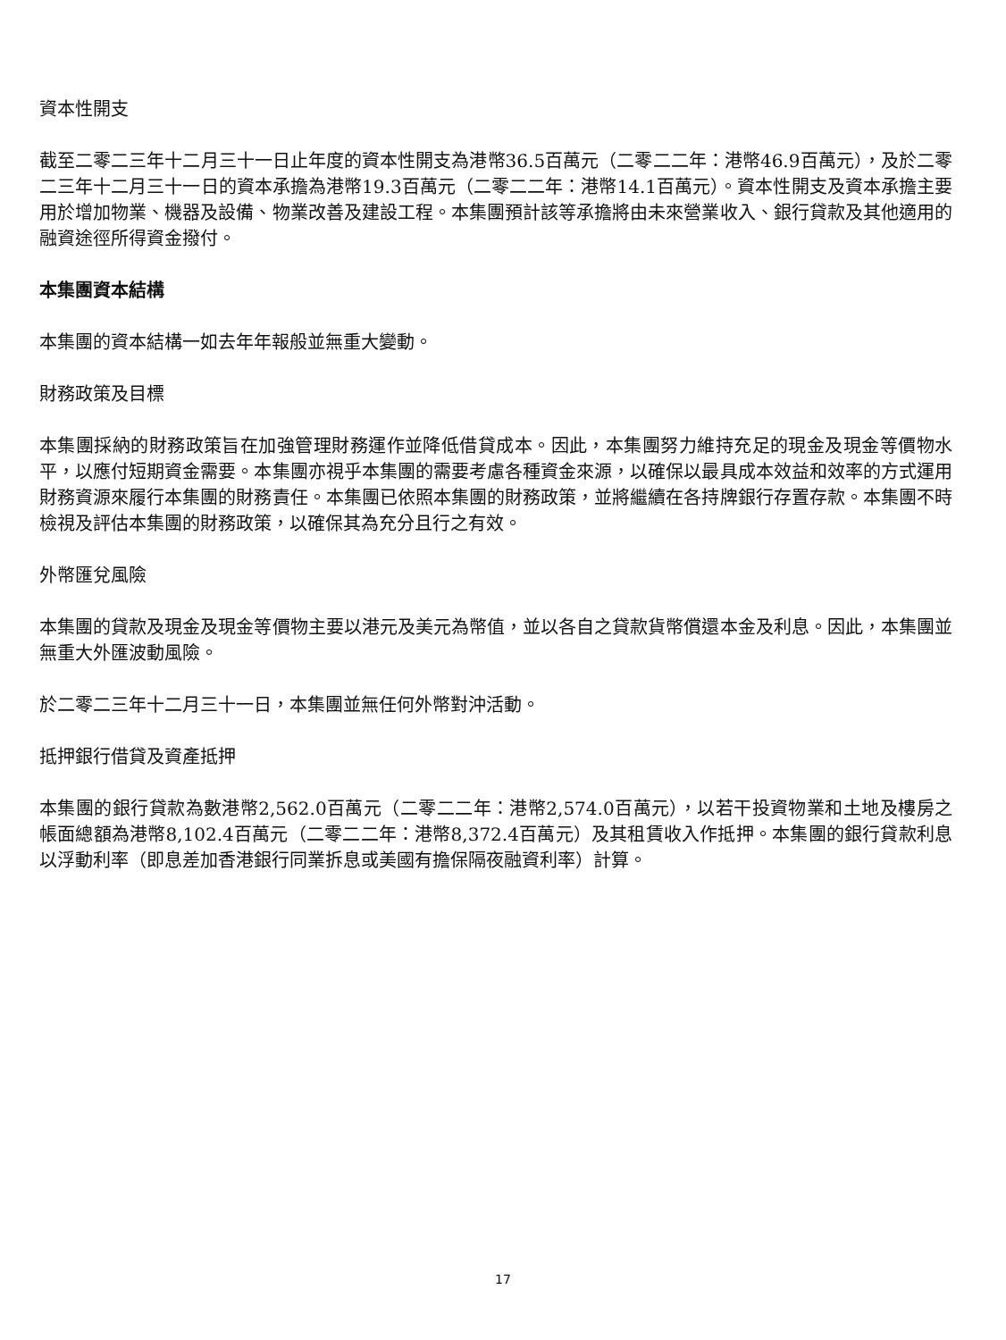資本性開支
截至二零二三年十二月三十一日止年度的資本性開支為港幣36.5百萬元（二零二二年：港幣46.9百萬元），及於二零二三年十二月三十一日的資本承擔為港幣19.3百萬元（二零二二年：港幣14.1百萬元）。資本性開支及資本承擔主要用於增加物業、機器及設備、物業改善及建設工程。本集團預計該等承擔將由未來營業收入、銀行貸款及其他適用的融資途徑所得資金撥付。
本集團資本結構
本集團的資本結構一如去年年報般並無重大變動。
財務政策及目標
本集團採納的財務政策旨在加強管理財務運作並降低借貸成本。因此，本集團努力維持充足的現金及現金等價物水平，以應付短期資金需要。本集團亦視乎本集團的需要考慮各種資金來源，以確保以最具成本效益和效率的方式運用財務資源來履行本集團的財務責任。本集團已依照本集團的財務政策，並將繼續在各持牌銀行存置存款。本集團不時檢視及評估本集團的財務政策，以確保其為充分且行之有效。
外幣匯兌風險
本集團的貸款及現金及現金等價物主要以港元及美元為幣值，並以各自之貸款貨幣償還本金及利息。因此，本集團並無重大外匯波動風險。
於二零二三年十二月三十一日，本集團並無任何外幣對沖活動。
抵押銀行借貸及資產抵押
本集團的銀行貸款為數港幣2,562.0百萬元（二零二二年：港幣2,574.0百萬元），以若干投資物業和土地及樓房之帳面總額為港幣8,102.4百萬元（二零二二年：港幣8,372.4百萬元）及其租賃收入作抵押。本集團的銀行貸款利息以浮動利率（即息差加香港銀行同業拆息或美國有擔保隔夜融資利率）計算。
17